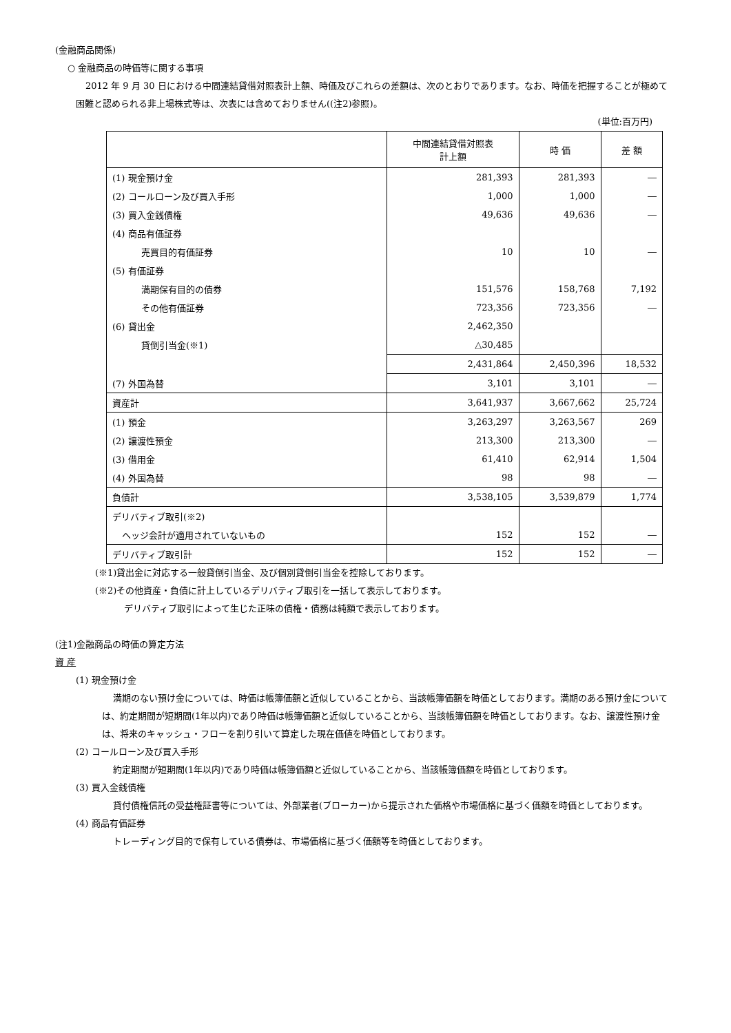(金融商品関係)
○ 金融商品の時価等に関する事項
2012 年 9 月 30 日における中間連結貸借対照表計上額、時価及びこれらの差額は、次のとおりであります。なお、時価を把握することが極めて困難と認められる非上場株式等は、次表には含めておりません((注2)参照)。
(単位:百万円)
| | 中間連結貸借対照表 計上額 | 時 価 | 差 額 |
| --- | --- | --- | --- |
| (1) 現金預け金 | 281,393 | 281,393 | ― |
| (2) コールローン及び買入手形 | 1,000 | 1,000 | ― |
| (3) 買入金銭債権 | 49,636 | 49,636 | ― |
| (4) 商品有価証券 | | | |
| 売買目的有価証券 | 10 | 10 | ― |
| (5) 有価証券 | | | |
| 満期保有目的の債券 | 151,576 | 158,768 | 7,192 |
| その他有価証券 | 723,356 | 723,356 | ― |
| (6) 貸出金 | 2,462,350 | | |
| 貸倒引当金(※1) | △30,485 | | |
| | 2,431,864 | 2,450,396 | 18,532 |
| (7) 外国為替 | 3,101 | 3,101 | ― |
| 資産計 | 3,641,937 | 3,667,662 | 25,724 |
| (1) 預金 | 3,263,297 | 3,263,567 | 269 |
| (2) 譲渡性預金 | 213,300 | 213,300 | ― |
| (3) 借用金 | 61,410 | 62,914 | 1,504 |
| (4) 外国為替 | 98 | 98 | ― |
| 負債計 | 3,538,105 | 3,539,879 | 1,774 |
| デリバティブ取引(※2) | | | |
| ヘッジ会計が適用されていないもの | 152 | 152 | ― |
| デリバティブ取引計 | 152 | 152 | ― |
(※1)貸出金に対応する一般貸倒引当金、及び個別貸倒引当金を控除しております。
(※2)その他資産・負債に計上しているデリバティブ取引を一括して表示しております。
デリバティブ取引によって生じた正味の債権・債務は純額で表示しております。
(注1)金融商品の時価の算定方法
資 産
(1) 現金預け金
満期のない預け金については、時価は帳簿価額と近似していることから、当該帳簿価額を時価としております。満期のある預け金については、約定期間が短期間(1年以内)であり時価は帳簿価額と近似していることから、当該帳簿価額を時価としております。なお、譲渡性預け金は、将来のキャッシュ・フローを割り引いて算定した現在価値を時価としております。
(2) コールローン及び買入手形
約定期間が短期間(1年以内)であり時価は帳簿価額と近似していることから、当該帳簿価額を時価としております。
(3) 買入金銭債権
貸付債権信託の受益権証書等については、外部業者(ブローカー)から提示された価格や市場価格に基づく価額を時価としております。
(4) 商品有価証券
トレーディング目的で保有している債券は、市場価格に基づく価額等を時価としております。